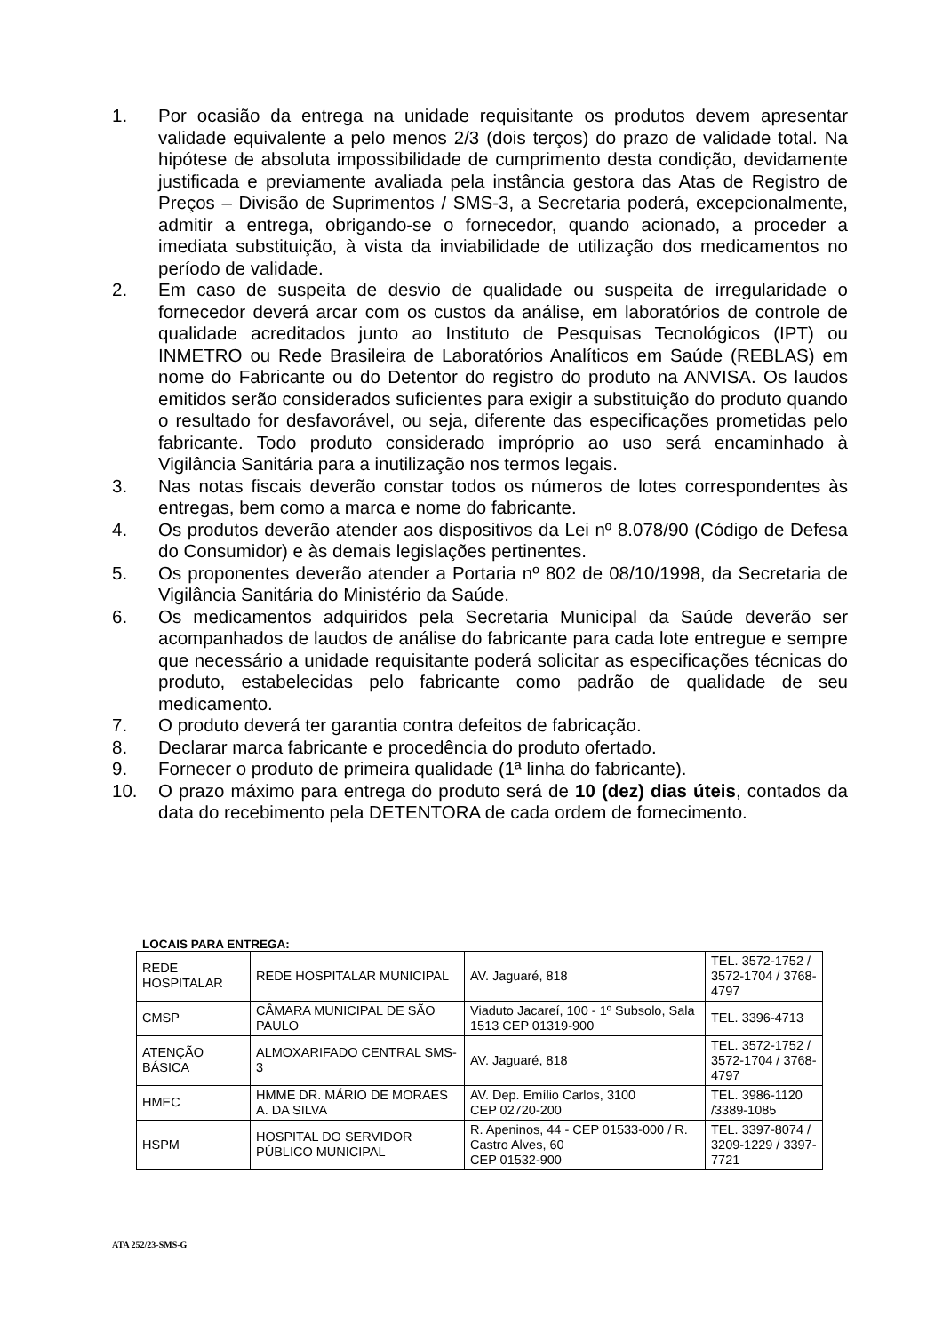1. Por ocasião da entrega na unidade requisitante os produtos devem apresentar validade equivalente a pelo menos 2/3 (dois terços) do prazo de validade total. Na hipótese de absoluta impossibilidade de cumprimento desta condição, devidamente justificada e previamente avaliada pela instância gestora das Atas de Registro de Preços – Divisão de Suprimentos / SMS-3, a Secretaria poderá, excepcionalmente, admitir a entrega, obrigando-se o fornecedor, quando acionado, a proceder a imediata substituição, à vista da inviabilidade de utilização dos medicamentos no período de validade.
2. Em caso de suspeita de desvio de qualidade ou suspeita de irregularidade o fornecedor deverá arcar com os custos da análise, em laboratórios de controle de qualidade acreditados junto ao Instituto de Pesquisas Tecnológicos (IPT) ou INMETRO ou Rede Brasileira de Laboratórios Analíticos em Saúde (REBLAS) em nome do Fabricante ou do Detentor do registro do produto na ANVISA. Os laudos emitidos serão considerados suficientes para exigir a substituição do produto quando o resultado for desfavorável, ou seja, diferente das especificações prometidas pelo fabricante. Todo produto considerado impróprio ao uso será encaminhado à Vigilância Sanitária para a inutilização nos termos legais.
3. Nas notas fiscais deverão constar todos os números de lotes correspondentes às entregas, bem como a marca e nome do fabricante.
4. Os produtos deverão atender aos dispositivos da Lei nº 8.078/90 (Código de Defesa do Consumidor) e às demais legislações pertinentes.
5. Os proponentes deverão atender a Portaria nº 802 de 08/10/1998, da Secretaria de Vigilância Sanitária do Ministério da Saúde.
6. Os medicamentos adquiridos pela Secretaria Municipal da Saúde deverão ser acompanhados de laudos de análise do fabricante para cada lote entregue e sempre que necessário a unidade requisitante poderá solicitar as especificações técnicas do produto, estabelecidas pelo fabricante como padrão de qualidade de seu medicamento.
7. O produto deverá ter garantia contra defeitos de fabricação.
8. Declarar marca fabricante e procedência do produto ofertado.
9. Fornecer o produto de primeira qualidade (1ª linha do fabricante).
10. O prazo máximo para entrega do produto será de 10 (dez) dias úteis, contados da data do recebimento pela DETENTORA de cada ordem de fornecimento.
LOCAIS PARA ENTREGA:
| REDE HOSPITALAR | REDE HOSPITALAR MUNICIPAL | AV. Jaguaré, 818 | TEL. 3572-1752 / 3572-1704 / 3768-4797 |
| CMSP | CÂMARA MUNICIPAL DE SÃO PAULO | Viaduto Jacareí, 100 - 1º Subsolo, Sala 1513 CEP 01319-900 | TEL. 3396-4713 |
| ATENÇÃO BÁSICA | ALMOXARIFADO CENTRAL SMS-3 | AV. Jaguaré, 818 | TEL. 3572-1752 / 3572-1704 / 3768-4797 |
| HMEC | HMME DR. MÁRIO DE MORAES A. DA SILVA | AV. Dep. Emílio Carlos, 3100 CEP 02720-200 | TEL. 3986-1120 /3389-1085 |
| HSPM | HOSPITAL DO SERVIDOR PÚBLICO MUNICIPAL | R. Apeninos, 44 - CEP 01533-000 / R. Castro Alves, 60 CEP 01532-900 | TEL. 3397-8074 / 3209-1229 / 3397-7721 |
ATA 252/23-SMS-G